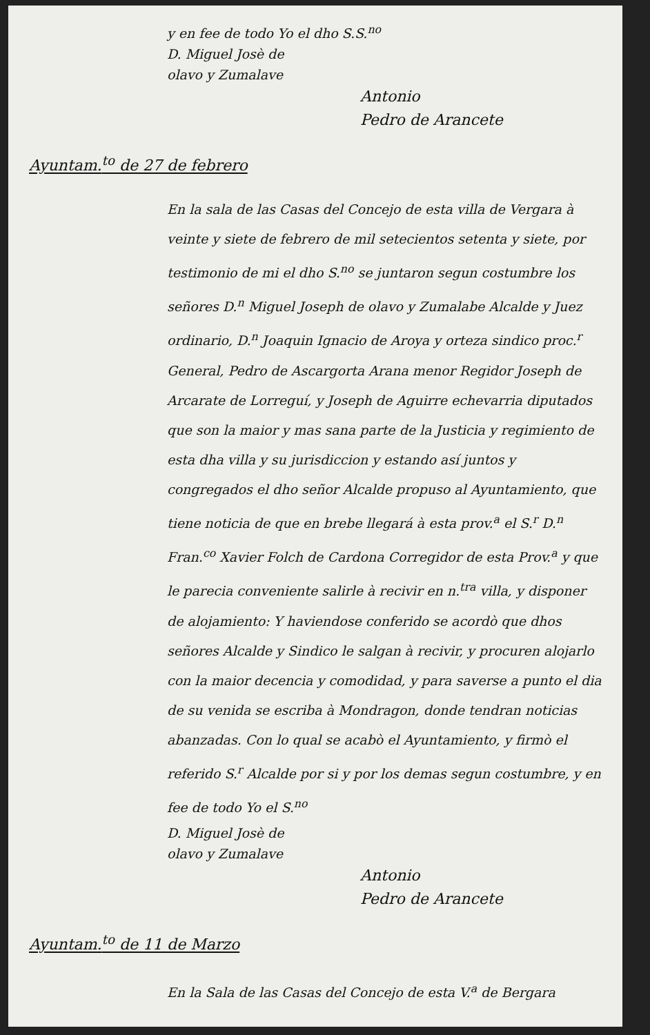y en fee de todo Yo el dho S.S.<sup>no</sup>
D. Miguel Josè de
olavo y Zumalave
Antonio
Pedro de Arancete
Ayuntam.<sup>to</sup> de 27 de febrero
En la sala de las Casas del Concejo de esta villa de Vergara à veinte y siete de febrero de mil setecientos setenta y siete, por testimonio de mi el dho S.<sup>no</sup> se juntaron segun costumbre los señores D.<sup>n</sup> Miguel Joseph de olavo y Zumalabe Alcalde y Juez ordinario, D.<sup>n</sup> Joaquin Ignacio de Aroya y orteza sindico proc.<sup>r</sup> General, Pedro de Ascargorta Arana menor Regidor Joseph de Arcarate de Lorreguí, y Joseph de Aguirre echevarria diputados que son la maior y mas sana parte de la Justicia y regimiento de esta dha villa y su jurisdiccion y estando así juntos y congregados el dho señor Alcalde propuso al Ayuntamiento, que tiene noticia de que en brebe llegará à esta prov.<sup>a</sup> el S.<sup>r</sup> D.<sup>n</sup> Fran.<sup>co</sup> Xavier Folch de Cardona Corregidor de esta Prov.<sup>a</sup> y que le parecia conveniente salirle à recivir en n.<sup>tra</sup> villa, y disponer de alojamiento: Y haviendose conferido se acordò que dhos señores Alcalde y Sindico le salgan à recivir, y procuren alojarlo con la maior decencia y comodidad, y para saverse a punto el dia de su venida se escriba à Mondragon, donde tendran noticias abanzadas. Con lo qual se acabò el Ayuntamiento, y firmò el referido S.<sup>r</sup> Alcalde por si y por los demas segun costumbre, y en fee de todo Yo el S.<sup>no</sup>
D. Miguel Josè de
olavo y Zumalave
Antonio
Pedro de Arancete
Ayuntam.<sup>to</sup> de 11 de Marzo
En la Sala de las Casas del Concejo de esta V.<sup>a</sup> de Bergara